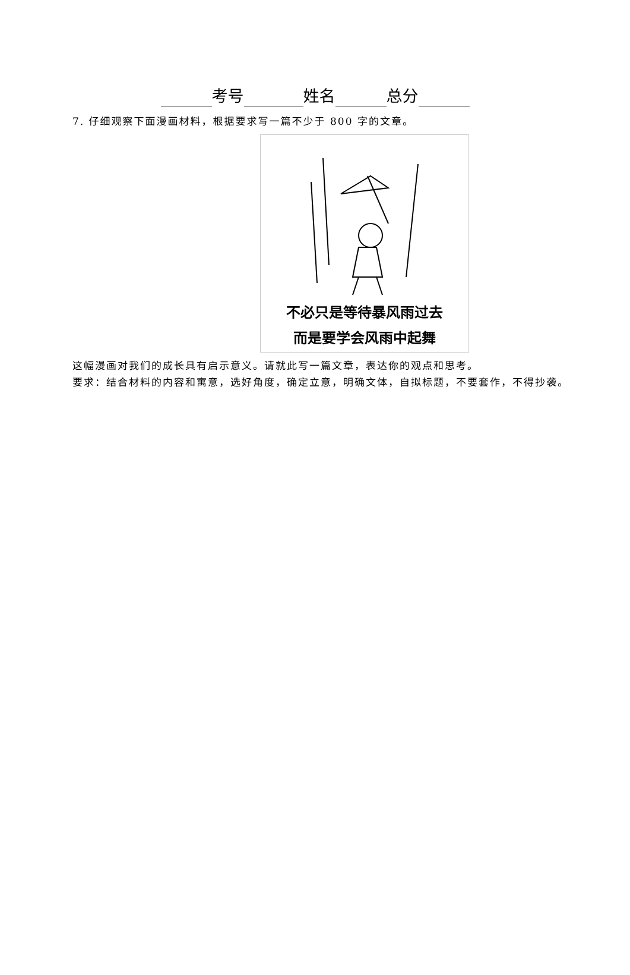考号 姓名 总分
7. 仔细观察下面漫画材料，根据要求写一篇不少于 800 字的文章。
不必只是等待暴风雨过去
而是要学会风雨中起舞
这幅漫画对我们的成长具有启示意义。请就此写一篇文章，表达你的观点和思考。
要求：结合材料的内容和寓意，选好角度，确定立意，明确文体，自拟标题，不要套作，不得抄袭。